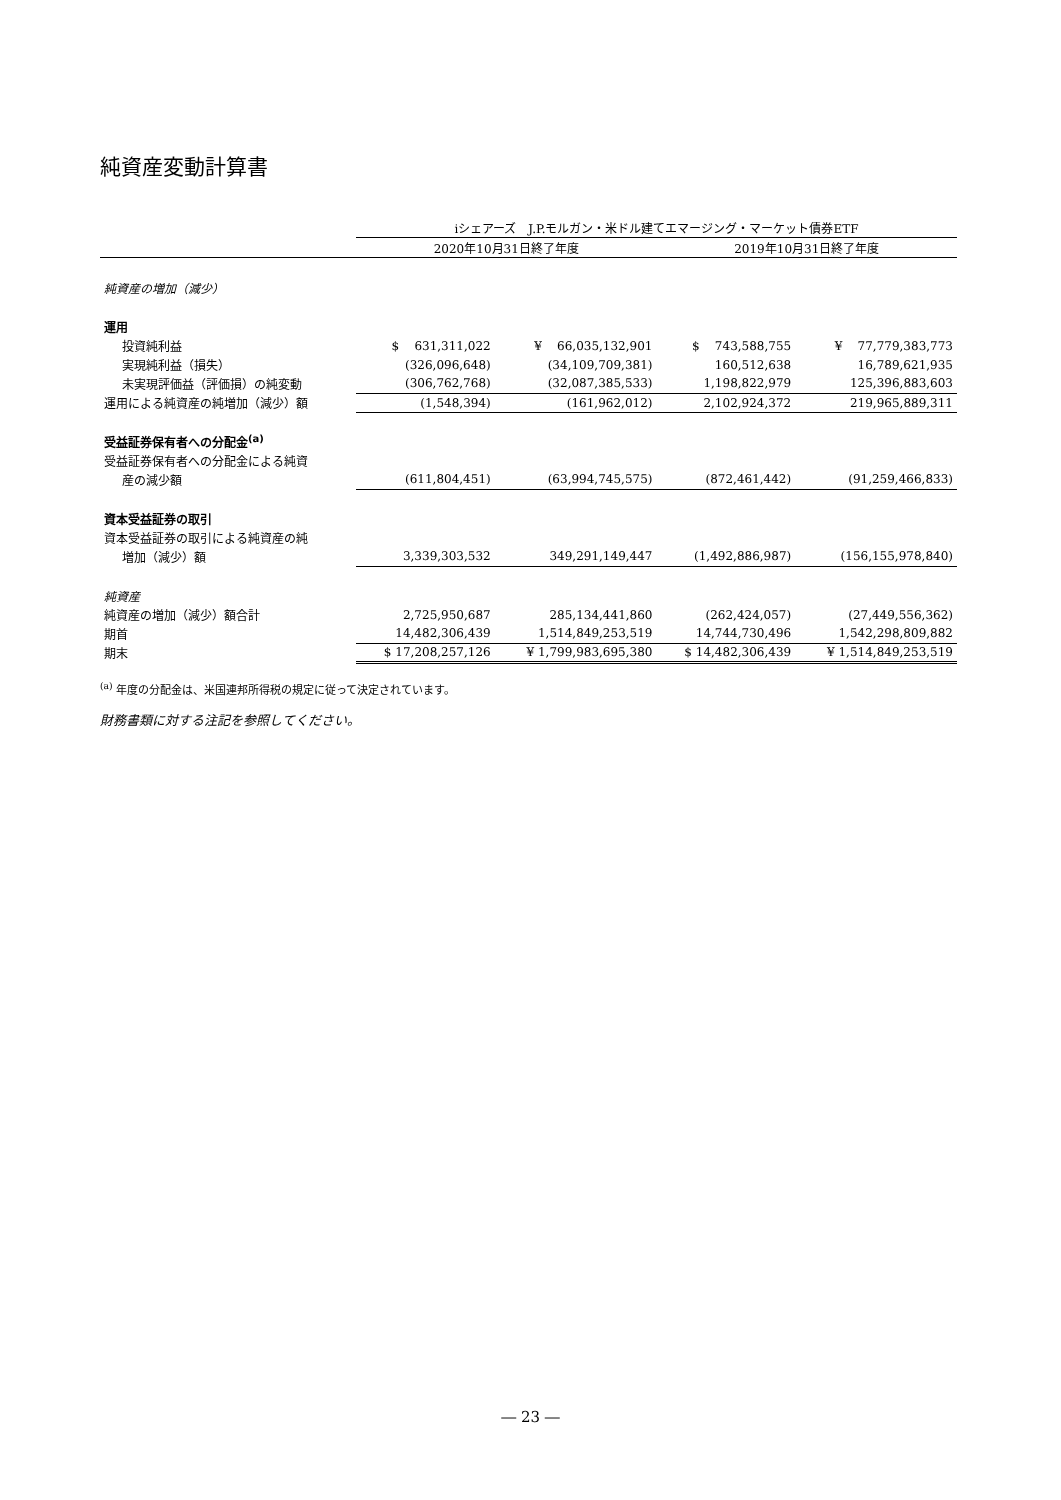純資産変動計算書
| | iシェアーズ J.P.モルガン・米ドル建てエマージング・マーケット債券ETF | | | |
| | 2020年10月31日終了年度 | | 2019年10月31日終了年度 | |
| 純資産の増加（減少） | | | | |
| 運用 | | | | |
| 投資純利益 | $ 631,311,022 | ¥ 66,035,132,901 | $ 743,588,755 | ¥ 77,779,383,773 |
| 実現純利益（損失） | (326,096,648) | (34,109,709,381) | 160,512,638 | 16,789,621,935 |
| 未実現評価益（評価損）の純変動 | (306,762,768) | (32,087,385,533) | 1,198,822,979 | 125,396,883,603 |
| 運用による純資産の純増加（減少）額 | (1,548,394) | (161,962,012) | 2,102,924,372 | 219,965,889,311 |
| 受益証券保有者への分配金<sup>(a)</sup> | | | | |
| 受益証券保有者への分配金による純資 | | | | |
| 産の減少額 | (611,804,451) | (63,994,745,575) | (872,461,442) | (91,259,466,833) |
| 資本受益証券の取引 | | | | |
| 資本受益証券の取引による純資産の純 | | | | |
| 増加（減少）額 | 3,339,303,532 | 349,291,149,447 | (1,492,886,987) | (156,155,978,840) |
| 純資産 | | | | |
| 純資産の増加（減少）額合計 | 2,725,950,687 | 285,134,441,860 | (262,424,057) | (27,449,556,362) |
| 期首 | 14,482,306,439 | 1,514,849,253,519 | 14,744,730,496 | 1,542,298,809,882 |
| 期末 | $ 17,208,257,126 | ¥ 1,799,983,695,380 | $ 14,482,306,439 | ¥ 1,514,849,253,519 |
<sup>(a)</sup> 年度の分配金は、米国連邦所得税の規定に従って決定されています。
財務書類に対する注記を参照してください。
― 23 ―